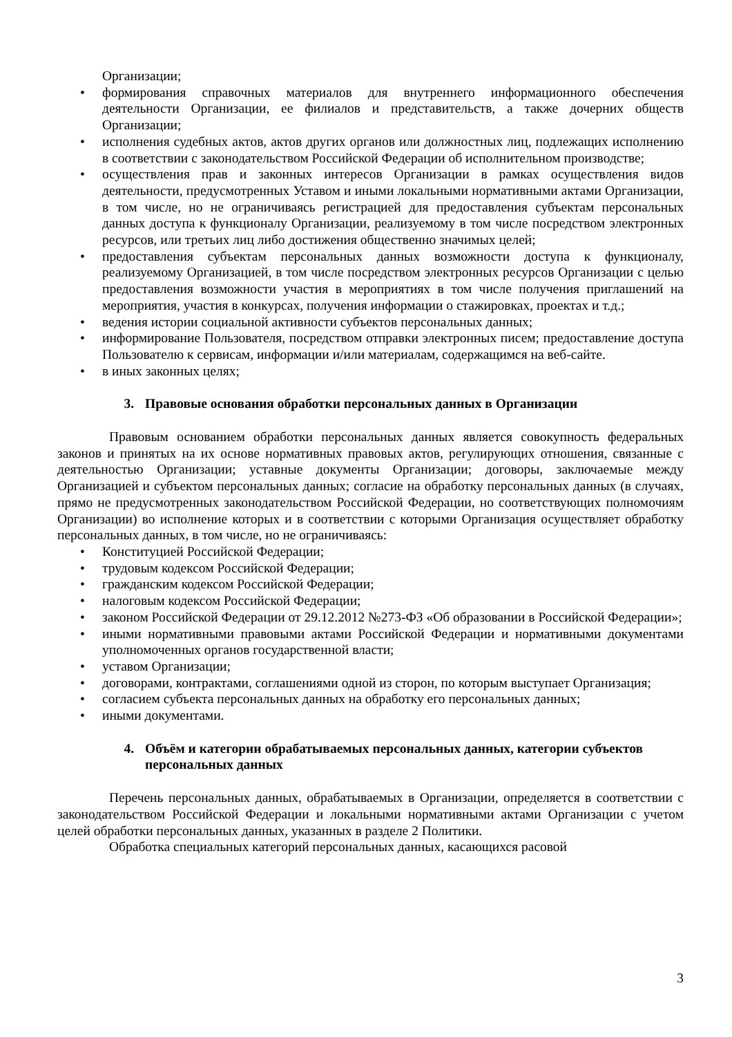Организации;
• формирования справочных материалов для внутреннего информационного обеспечения деятельности Организации, ее филиалов и представительств, а также дочерних обществ Организации;
• исполнения судебных актов, актов других органов или должностных лиц, подлежащих исполнению в соответствии с законодательством Российской Федерации об исполнительном производстве;
• осуществления прав и законных интересов Организации в рамках осуществления видов деятельности, предусмотренных Уставом и иными локальными нормативными актами Организации, в том числе, но не ограничиваясь регистрацией для предоставления субъектам персональных данных доступа к функционалу Организации, реализуемому в том числе посредством электронных ресурсов, или третьих лиц либо достижения общественно значимых целей;
• предоставления субъектам персональных данных возможности доступа к функционалу, реализуемому Организацией, в том числе посредством электронных ресурсов Организации с целью предоставления возможности участия в мероприятиях в том числе получения приглашений на мероприятия, участия в конкурсах, получения информации о стажировках, проектах и т.д.;
• ведения истории социальной активности субъектов персональных данных;
• информирование Пользователя, посредством отправки электронных писем; предоставление доступа Пользователю к сервисам, информации и/или материалам, содержащимся на веб-сайте.
• в иных законных целях;
3. Правовые основания обработки персональных данных в Организации
Правовым основанием обработки персональных данных является совокупность федеральных законов и принятых на их основе нормативных правовых актов, регулирующих отношения, связанные с деятельностью Организации; уставные документы Организации; договоры, заключаемые между Организацией и субъектом персональных данных; согласие на обработку персональных данных (в случаях, прямо не предусмотренных законодательством Российской Федерации, но соответствующих полномочиям Организации) во исполнение которых и в соответствии с которыми Организация осуществляет обработку персональных данных, в том числе, но не ограничиваясь:
• Конституцией Российской Федерации;
• трудовым кодексом Российской Федерации;
• гражданским кодексом Российской Федерации;
• налоговым кодексом Российской Федерации;
• законом Российской Федерации от 29.12.2012 №273-ФЗ «Об образовании в Российской Федерации»;
• иными нормативными правовыми актами Российской Федерации и нормативными документами уполномоченных органов государственной власти;
• уставом Организации;
• договорами, контрактами, соглашениями одной из сторон, по которым выступает Организация;
• согласием субъекта персональных данных на обработку его персональных данных;
• иными документами.
4. Объём и категории обрабатываемых персональных данных, категории субъектов персональных данных
Перечень персональных данных, обрабатываемых в Организации, определяется в соответствии с законодательством Российской Федерации и локальными нормативными актами Организации с учетом целей обработки персональных данных, указанных в разделе 2 Политики.
Обработка специальных категорий персональных данных, касающихся расовой
3